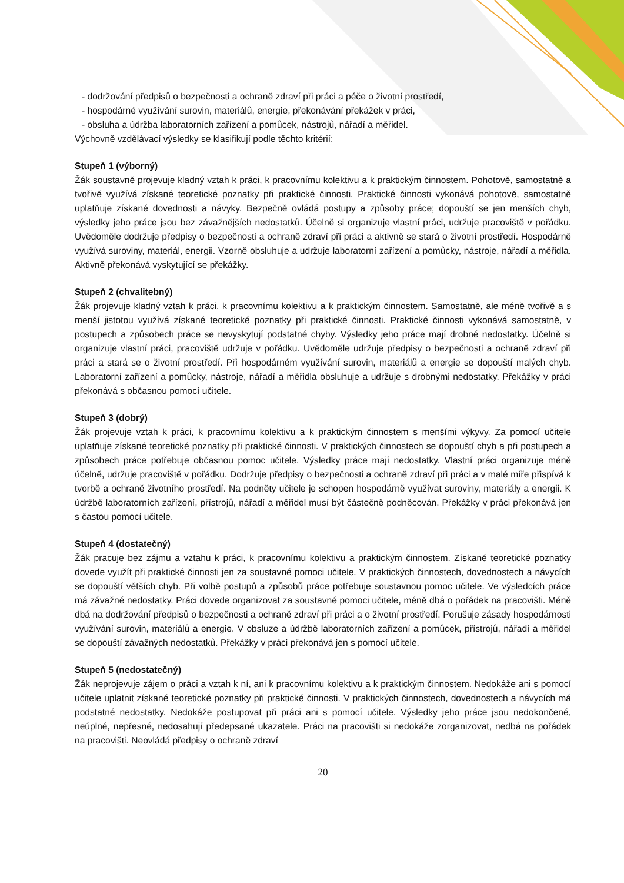- dodržování předpisů o bezpečnosti a ochraně zdraví při práci a péče o životní prostředí,
- hospodárné využívání surovin, materiálů, energie, překonávání překážek v práci,
- obsluha a údržba laboratorních zařízení a pomůcek, nástrojů, nářadí a měřidel.
Výchovně vzdělávací výsledky se klasifikují podle těchto kritérií:
Stupeň 1 (výborný)
Žák soustavně projevuje kladný vztah k práci, k pracovnímu kolektivu a k praktickým činnostem. Pohotově, samostatně a tvořivě využívá získané teoretické poznatky při praktické činnosti. Praktické činnosti vykonává pohotově, samostatně uplatňuje získané dovednosti a návyky. Bezpečně ovládá postupy a způsoby práce; dopouští se jen menších chyb, výsledky jeho práce jsou bez závažnějších nedostatků. Účelně si organizuje vlastní práci, udržuje pracoviště v pořádku. Uvědoměle dodržuje předpisy o bezpečnosti a ochraně zdraví při práci a aktivně se stará o životní prostředí. Hospodárně využívá suroviny, materiál, energii. Vzorně obsluhuje a udržuje laboratorní zařízení a pomůcky, nástroje, nářadí a měřidla. Aktivně překonává vyskytující se překážky.
Stupeň 2 (chvalitebný)
Žák projevuje kladný vztah k práci, k pracovnímu kolektivu a k praktickým činnostem. Samostatně, ale méně tvořivě a s menší jistotou využívá získané teoretické poznatky při praktické činnosti. Praktické činnosti vykonává samostatně, v postupech a způsobech práce se nevyskytují podstatné chyby. Výsledky jeho práce mají drobné nedostatky. Účelně si organizuje vlastní práci, pracoviště udržuje v pořádku. Uvědoměle udržuje předpisy o bezpečnosti a ochraně zdraví při práci a stará se o životní prostředí. Při hospodárném využívání surovin, materiálů a energie se dopouští malých chyb. Laboratorní zařízení a pomůcky, nástroje, nářadí a měřidla obsluhuje a udržuje s drobnými nedostatky. Překážky v práci překonává s občasnou pomocí učitele.
Stupeň 3 (dobrý)
Žák projevuje vztah k práci, k pracovnímu kolektivu a k praktickým činnostem s menšími výkyvy. Za pomocí učitele uplatňuje získané teoretické poznatky při praktické činnosti. V praktických činnostech se dopouští chyb a při postupech a způsobech práce potřebuje občasnou pomoc učitele. Výsledky práce mají nedostatky. Vlastní práci organizuje méně účelně, udržuje pracoviště v pořádku. Dodržuje předpisy o bezpečnosti a ochraně zdraví při práci a v malé míře přispívá k tvorbě a ochraně životního prostředí. Na podněty učitele je schopen hospodárně využívat suroviny, materiály a energii. K údržbě laboratorních zařízení, přístrojů, nářadí a měřidel musí být částečně podněcován. Překážky v práci překonává jen s častou pomocí učitele.
Stupeň 4 (dostatečný)
Žák pracuje bez zájmu a vztahu k práci, k pracovnímu kolektivu a praktickým činnostem. Získané teoretické poznatky dovede využít při praktické činnosti jen za soustavné pomoci učitele. V praktických činnostech, dovednostech a návycích se dopouští větších chyb. Při volbě postupů a způsobů práce potřebuje soustavnou pomoc učitele. Ve výsledcích práce má závažné nedostatky. Práci dovede organizovat za soustavné pomoci učitele, méně dbá o pořádek na pracovišti. Méně dbá na dodržování předpisů o bezpečnosti a ochraně zdraví při práci a o životní prostředí. Porušuje zásady hospodárnosti využívání surovin, materiálů a energie. V obsluze a údržbě laboratorních zařízení a pomůcek, přístrojů, nářadí a měřidel se dopouští závažných nedostatků. Překážky v práci překonává jen s pomocí učitele.
Stupeň 5 (nedostatečný)
Žák neprojevuje zájem o práci a vztah k ní, ani k pracovnímu kolektivu a k praktickým činnostem. Nedokáže ani s pomocí učitele uplatnit získané teoretické poznatky při praktické činnosti. V praktických činnostech, dovednostech a návycích má podstatné nedostatky. Nedokáže postupovat při práci ani s pomocí učitele. Výsledky jeho práce jsou nedokončené, neúplné, nepřesné, nedosahují předepsané ukazatele. Práci na pracovišti si nedokáže zorganizovat, nedbá na pořádek na pracovišti. Neovládá předpisy o ochraně zdraví
20